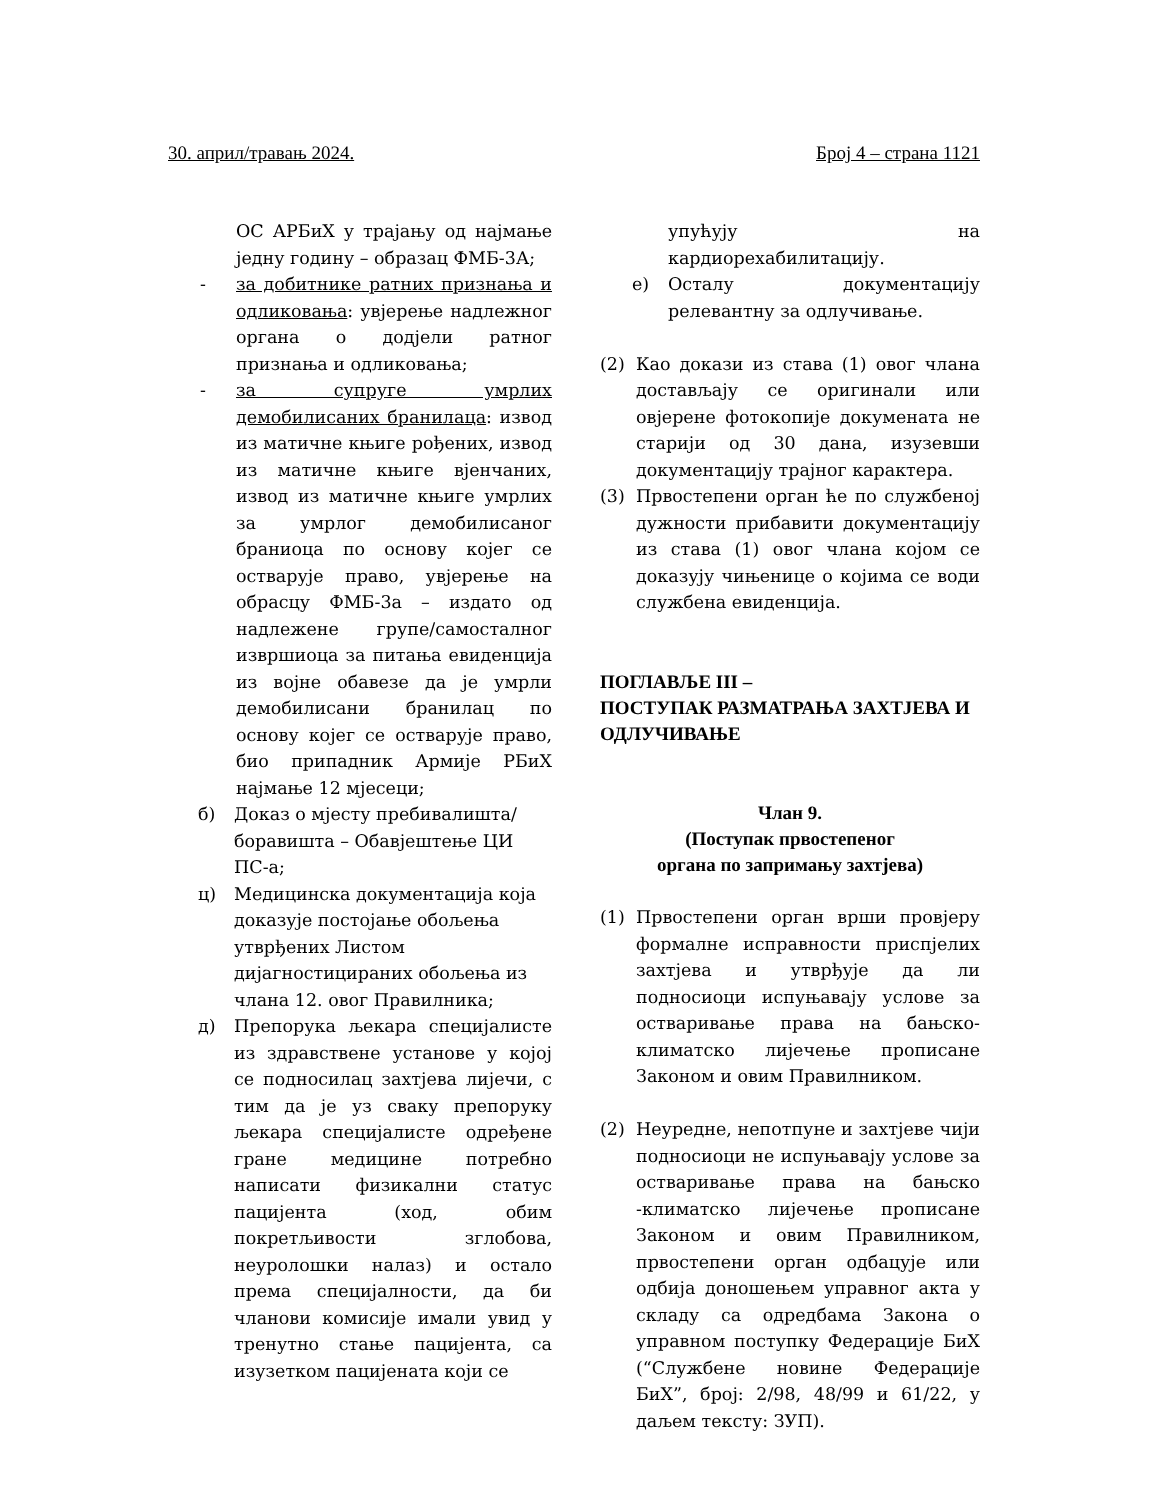30. април/травањ 2024. Број 4 – страна 1121
ОС АРБиХ у трајању од најмање једну годину – образац ФМБ-3А;
- за добитнике ратних признања и одликовања: увјерење надлежног органа о додјели ратног признања и одликовања;
- за супруге умрлих демобилисаних бранилаца: извод из матичне књиге рођених, извод из матичне књиге вјенчаних, извод из матичне књиге умрлих за умрлог демобилисаног браниоца по основу којег се остварује право, увјерење на обрасцу ФМБ-3а – издато од надлежене групе/самосталног извршиоца за питања евиденција из војне обавезе да је умрли демобилисани бранилац по основу којег се остварује право, био припадник Армије РБиХ најмање 12 мјесеци;
б) Доказ о мјесту пребивалишта/ боравишта – Обавјештење ЦИ ПС-а;
ц) Медицинска документација која доказује постојање обољења утврђених Листом дијагностицираних обољења из члана 12. овог Правилника;
д) Препорука љекара специјалисте из здравствене установе у којој се подносилац захтјева лијечи, с тим да је уз сваку препоруку љекара специјалисте одређене гране медицине потребно написати физикални статус пацијента (ход, обим покретљивости зглобова, неуролошки налаз) и остало према специјалности, да би чланови комисије имали увид у тренутно стање пацијента, са изузетком пацијената који се
упућују на кардиорехабилитацију.
е) Осталу документацију релевантну за одлучивање.
(2) Као докази из става (1) овог члана достављају се оригинали или овјерене фотокопије докумената не старији од 30 дана, изузевши документацију трајног карактера.
(3) Првостепени орган ће по службеној дужности прибавити документацију из става (1) овог члана којом се доказују чињенице о којима се води службена евиденција.
ПОГЛАВЉЕ III –
ПОСТУПАК РАЗМАТРАЊА ЗАХТЈЕВА И ОДЛУЧИВАЊЕ
Члан 9.
(Поступак првостепеног
органа по запримању захтјева)
(1) Првостепени орган врши провјеру формалне исправности приспјелих захтјева и утврђује да ли подносиоци испуњавају услове за остваривање права на бањско-климатско лијечење прописане Законом и овим Правилником.
(2) Неуредне, непотпуне и захтјеве чији подносиоци не испуњавају услове за остваривање права на бањско -климатско лијечење прописане Законом и овим Правилником, првостепени орган одбацује или одбија доношењем управног акта у складу са одредбама Закона о управном поступку Федерације БиХ (“Службене новине Федерације БиХ”, број: 2/98, 48/99 и 61/22, у даљем тексту: ЗУП).